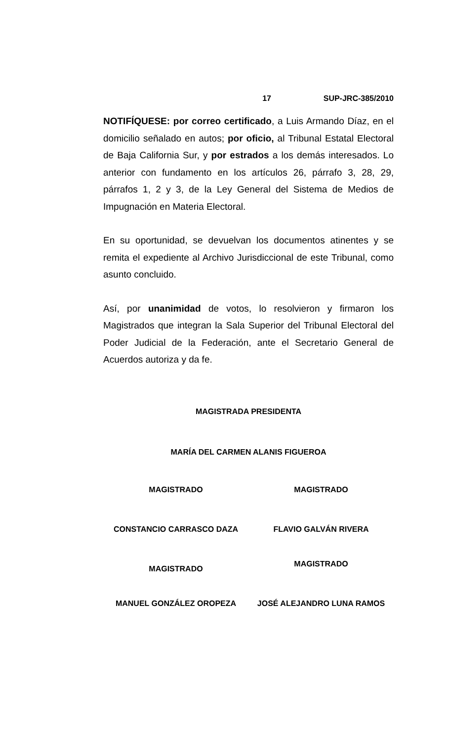17 SUP-JRC-385/2010
NOTIFÍQUESE: por correo certificado, a Luis Armando Díaz, en el domicilio señalado en autos; por oficio, al Tribunal Estatal Electoral de Baja California Sur, y por estrados a los demás interesados. Lo anterior con fundamento en los artículos 26, párrafo 3, 28, 29, párrafos 1, 2 y 3, de la Ley General del Sistema de Medios de Impugnación en Materia Electoral.
En su oportunidad, se devuelvan los documentos atinentes y se remita el expediente al Archivo Jurisdiccional de este Tribunal, como asunto concluido.
Así, por unanimidad de votos, lo resolvieron y firmaron los Magistrados que integran la Sala Superior del Tribunal Electoral del Poder Judicial de la Federación, ante el Secretario General de Acuerdos autoriza y da fe.
MAGISTRADA PRESIDENTA
MARÍA DEL CARMEN ALANIS FIGUEROA
MAGISTRADO MAGISTRADO
CONSTANCIO CARRASCO DAZA FLAVIO GALVÁN RIVERA
MAGISTRADO
MAGISTRADO
MANUEL GONZÁLEZ OROPEZA JOSÉ ALEJANDRO LUNA RAMOS